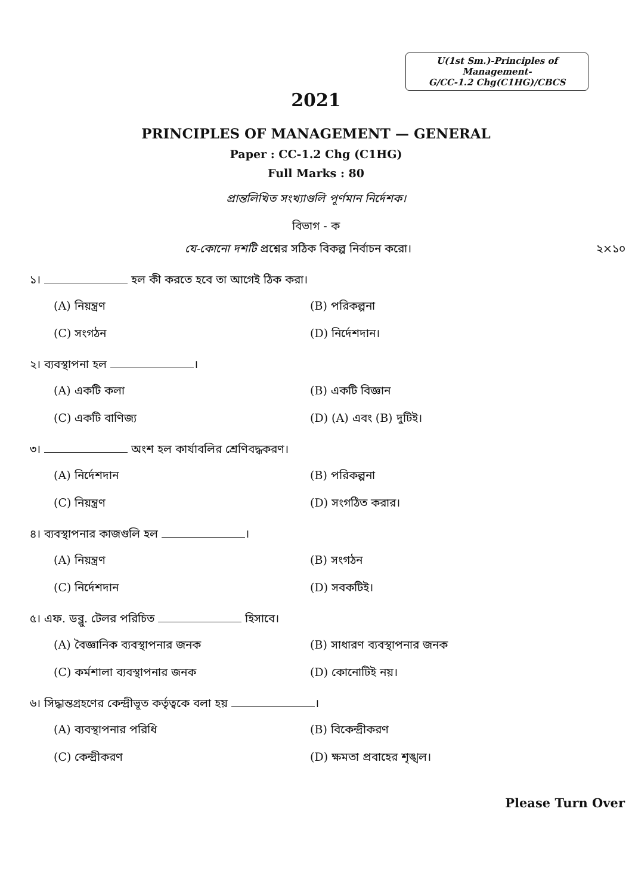U(1st Sm.)-Principles of Management-
G/CC-1.2 Chg(C1HG)/CBCS
2021
PRINCIPLES OF MANAGEMENT — GENERAL
Paper : CC-1.2 Chg (C1HG)
Full Marks : 80
প্রান্তলিখিত সংখ্যাগুলি পূর্ণমান নির্দেশক।
বিভাগ - ক
যে-কোনো দশটি প্রশ্নের সঠিক বিকল্প নির্বাচন করো। ২×১০
১। হল কী করতে হবে তা আগেই ঠিক করা।
(A) নিয়ন্ত্রণ
(B) পরিকল্পনা
(C) সংগঠন
(D) নির্দেশদান।
২। ব্যবস্থাপনা হল ।
(A) একটি কলা
(B) একটি বিজ্ঞান
(C) একটি বাণিজ্য
(D) (A) এবং (B) দুটিই।
৩। অংশ হল কার্যাবলির শ্রেণিবদ্ধকরণ।
(A) নির্দেশদান
(B) পরিকল্পনা
(C) নিয়ন্ত্রণ
(D) সংগঠিত করার।
৪। ব্যবস্থাপনার কাজগুলি হল ।
(A) নিয়ন্ত্রণ
(B) সংগঠন
(C) নির্দেশদান
(D) সবকটিই।
৫। এফ. ডব্লু. টেলর পরিচিত হিসাবে।
(A) বৈজ্ঞানিক ব্যবস্থাপনার জনক
(B) সাধারণ ব্যবস্থাপনার জনক
(C) কর্মশালা ব্যবস্থাপনার জনক
(D) কোনোটিই নয়।
৬। সিদ্ধান্তগ্রহণের কেন্দ্রীভূত কর্তৃত্বকে বলা হয় ।
(A) ব্যবস্থাপনার পরিধি
(B) বিকেন্দ্রীকরণ
(C) কেন্দ্রীকরণ
(D) ক্ষমতা প্রবাহের শৃঙ্খল।
Please Turn Over